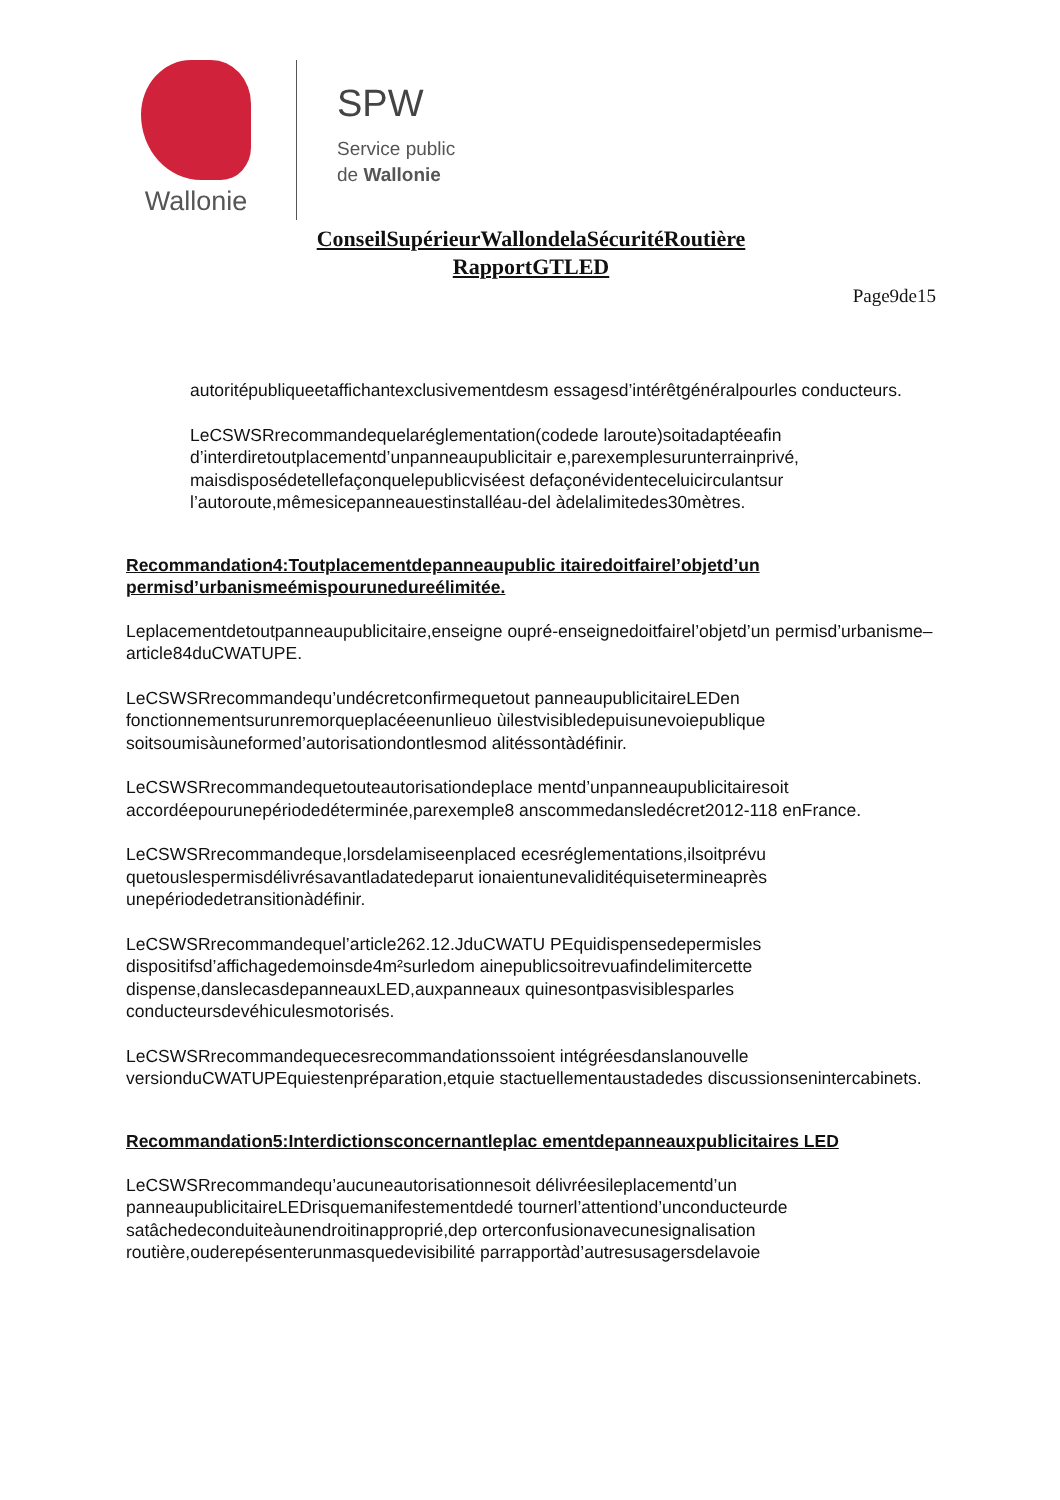Wallonie
SPW
Service public
de Wallonie
ConseilSupérieurWallondelaSécuritéRoutière
RapportGTLED
Page9de15
autoritépubliqueetaffichantexclusivementdesm essagesd’intérêtgénéralpourles conducteurs.
LeCSWSRrecommandequelaréglementation(codede laroute)soitadaptéeafin d’interdiretoutplacementd’unpanneaupublicitair e,parexemplesurunterrainprivé, maisdisposédetellefaçonquelepublicviséest defaçonévidenteceluicirculantsur l’autoroute,mêmesicepanneauestinstalléau-del àdelalimitedes30mètres.
Recommandation4:Toutplacementdepanneaupublic itairedoitfairel’objetd’un permisd’urbanismeémispourunedureélimitée.
Leplacementdetoutpanneaupublicitaire,enseigne oupré-enseignedoitfairel’objetd’un permisd’urbanisme–article84duCWATUPE.
LeCSWSRrecommandequ’undécretconfirmequetout panneaupublicitaireLEDen fonctionnementsurunremorqueplacéeenunlieuo ùilestvisibledepuisunevoiepublique soitsoumisàuneformed’autorisationdontlesmod alitéssontàdéfinir.
LeCSWSRrecommandequetouteautorisationdeplace mentd’unpanneaupublicitairesoit accordéepourunepériodedéterminée,parexemple8 anscommedansledécret2012-118 enFrance.
LeCSWSRrecommandeque,lorsdelamiseenplaced ecesréglementations,ilsoitprévu quetouslespermisdélivrésavantladatedeparut ionaientunevaliditéquisetermineaprès unepériodedetransitionàdéfinir.
LeCSWSRrecommandequel’article262.12.JduCWATU PEquidispensedepermisles dispositifsd’affichagedemoinsde4m²surledom ainepublicsoitrevuafindelimitercette dispense,danslecasdepanneauxLED,auxpanneaux quinesontpasvisiblesparles conducteursdevéhiculesmotorisés.
LeCSWSRrecommandequecesrecommandationssoient intégréesdanslanouvelle versionduCWATUPEquiestenpréparation,etquie stactuellementaustadedes discussionsenintercabinets.
Recommandation5:Interdictionsconcernantleplac ementdepanneauxpublicitaires LED
LeCSWSRrecommandequ’aucuneautorisationnesoit délivréesileplacementd’un panneaupublicitaireLEDrisquemanifestementdedé tournerl’attentiond’unconducteurde satâchedeconduiteàunendroitinapproprié,dep orterconfusionavecunesignalisation routière,ouderepésenterunmasquedevisibilité parrapportàd’autresusagersdelavoie